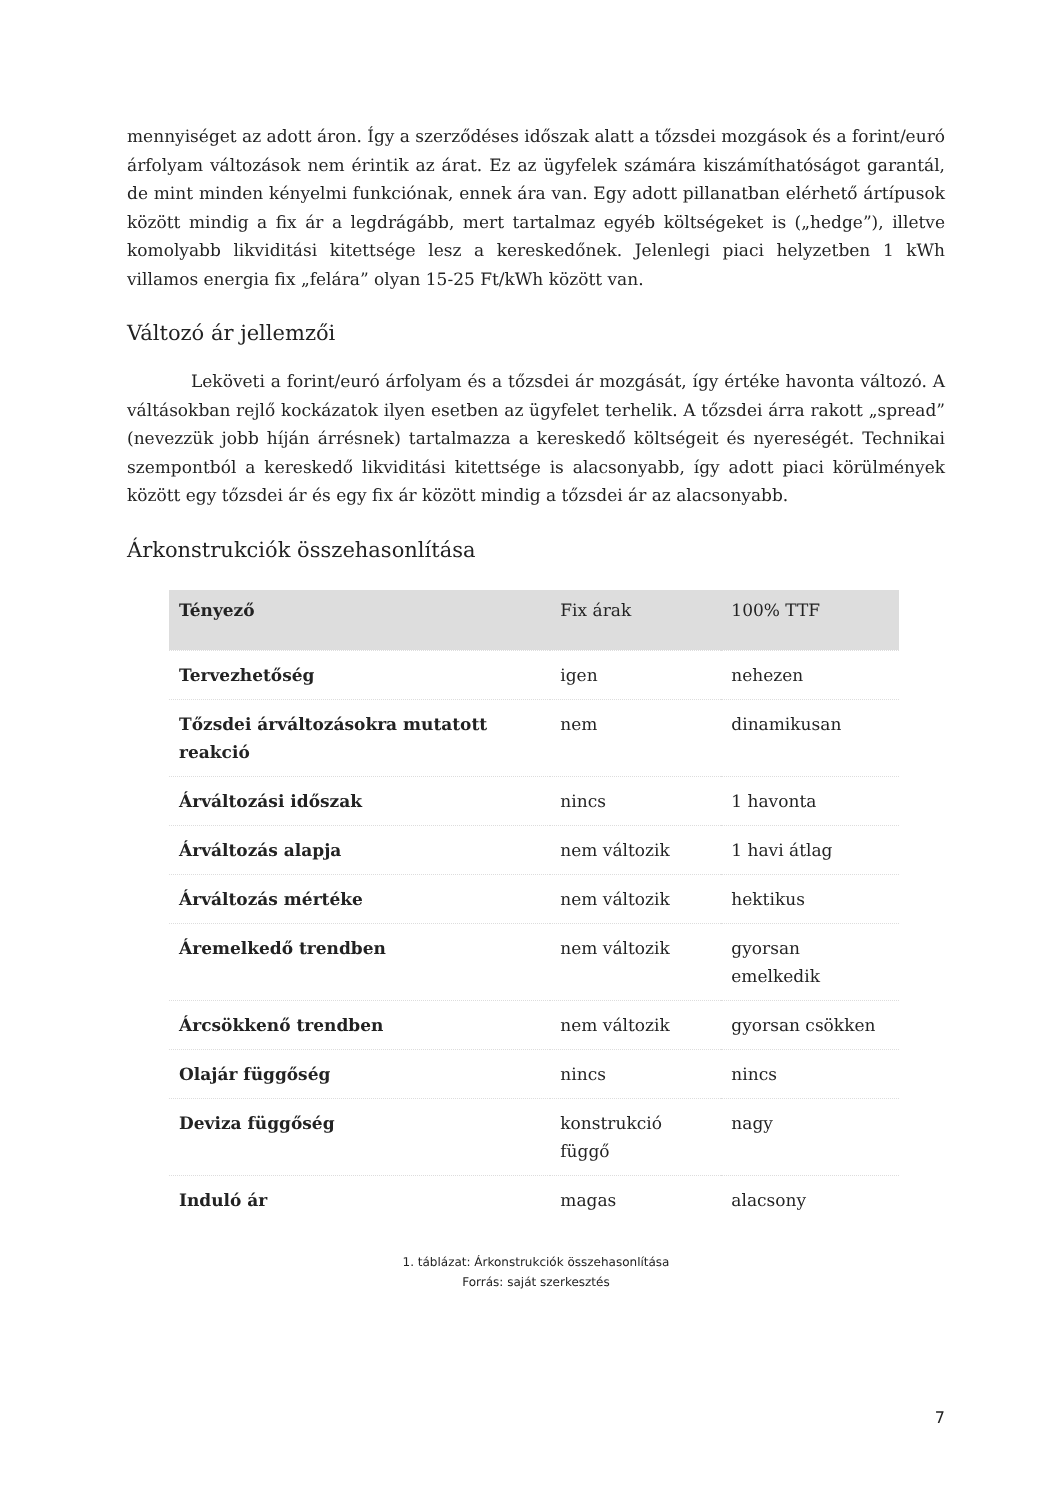mennyiséget az adott áron. Így a szerződéses időszak alatt a tőzsdei mozgások és a forint/euró árfolyam változások nem érintik az árat. Ez az ügyfelek számára kiszámíthatóságot garantál, de mint minden kényelmi funkciónak, ennek ára van. Egy adott pillanatban elérhető ártípusok között mindig a fix ár a legdrágább, mert tartalmaz egyéb költségeket is („hedge”), illetve komolyabb likviditási kitettsége lesz a kereskedőnek. Jelenlegi piaci helyzetben 1 kWh villamos energia fix „felára” olyan 15-25 Ft/kWh között van.
Változó ár jellemzői
Leköveti a forint/euró árfolyam és a tőzsdei ár mozgását, így értéke havonta változó. A váltásokban rejlő kockázatok ilyen esetben az ügyfelet terhelik. A tőzsdei árra rakott „spread” (nevezzük jobb híján árrésnek) tartalmazza a kereskedő költségeit és nyereségét. Technikai szempontból a kereskedő likviditási kitettsége is alacsonyabb, így adott piaci körülmények között egy tőzsdei ár és egy fix ár között mindig a tőzsdei ár az alacsonyabb.
Árkonstrukciók összehasonlítása
| Tényező | Fix árak | 100% TTF |
| --- | --- | --- |
| Tervezhetőség | igen | nehezen |
| Tőzsdei árváltozásokra mutatott reakció | nem | dinamikusan |
| Árváltozási időszak | nincs | 1 havonta |
| Árváltozás alapja | nem változik | 1 havi átlag |
| Árváltozás mértéke | nem változik | hektikus |
| Áremelkedő trendben | nem változik | gyorsan emelkedik |
| Árcsökkenő trendben | nem változik | gyorsan csökken |
| Olajár függőség | nincs | nincs |
| Deviza függőség | konstrukció függő | nagy |
| Induló ár | magas | alacsony |
1. táblázat: Árkonstrukciók összehasonlítása
Forrás: saját szerkesztés
7